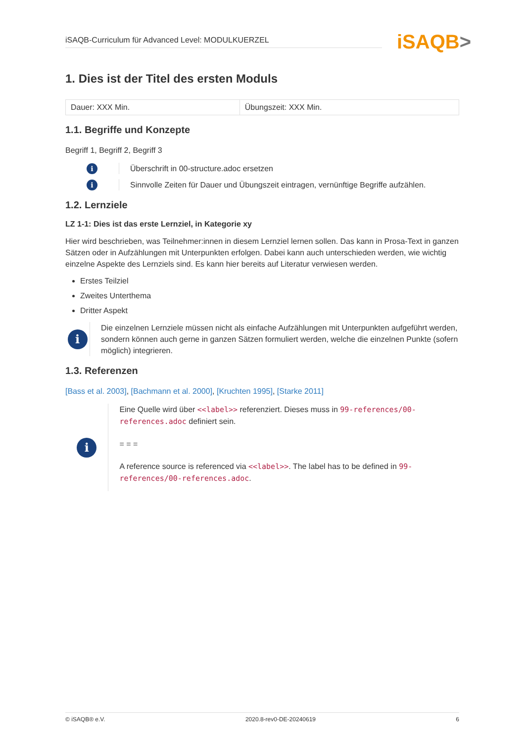iSAQB-Curriculum für Advanced Level: MODULKUERZEL iSAQB>
1. Dies ist der Titel des ersten Moduls
| Dauer: XXX Min. | Übungszeit: XXX Min. |
1.1. Begriffe und Konzepte
Begriff 1, Begriff 2, Begriff 3
i
Überschrift in 00-structure.adoc ersetzen
i
Sinnvolle Zeiten für Dauer und Übungszeit eintragen, vernünftige Begriffe aufzählen.
1.2. Lernziele
LZ 1-1: Dies ist das erste Lernziel, in Kategorie xy
Hier wird beschrieben, was Teilnehmer:innen in diesem Lernziel lernen sollen. Das kann in Prosa-Text in ganzen Sätzen oder in Aufzählungen mit Unterpunkten erfolgen. Dabei kann auch unterschieden werden, wie wichtig einzelne Aspekte des Lernziels sind. Es kann hier bereits auf Literatur verwiesen werden.
Erstes Teilziel
Zweites Unterthema
Dritter Aspekt
i
Die einzelnen Lernziele müssen nicht als einfache Aufzählungen mit Unterpunkten aufgeführt werden, sondern können auch gerne in ganzen Sätzen formuliert werden, welche die einzelnen Punkte (sofern möglich) integrieren.
1.3. Referenzen
[Bass et al. 2003], [Bachmann et al. 2000], [Kruchten 1995], [Starke 2011]
i
Eine Quelle wird über <<label>> referenziert. Dieses muss in 99-references/00-references.adoc definiert sein.
= = =
A reference source is referenced via <<label>>. The label has to be defined in 99-references/00-references.adoc.
© iSAQB® e.V. 2020.8-rev0-DE-20240619 6